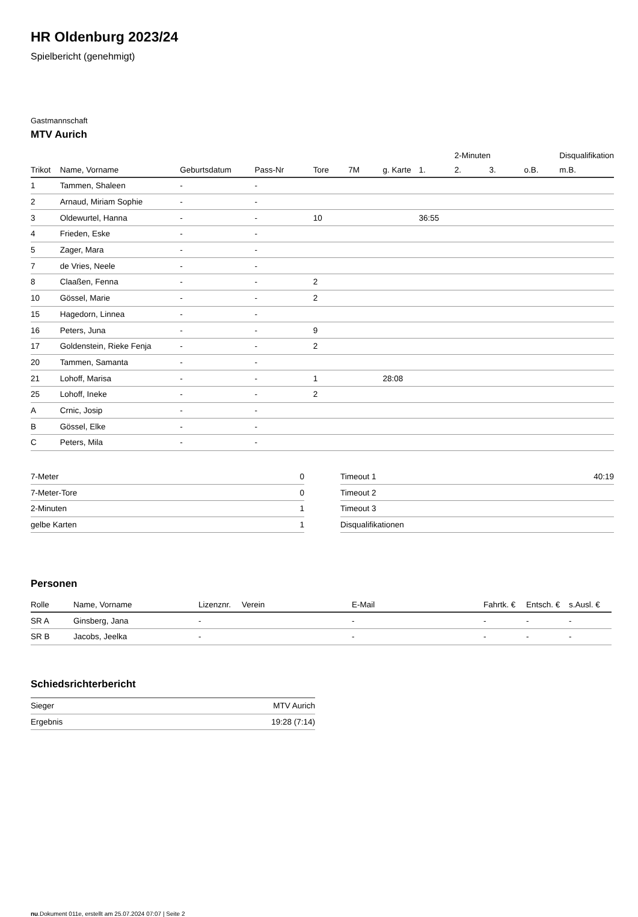HR Oldenburg 2023/24
Spielbericht (genehmigt)
Gastmannschaft
MTV Aurich
| | | | | | | | | 2-Minuten | | | Disqualifikation |
| --- | --- | --- | --- | --- | --- | --- | --- | --- | --- | --- | --- |
| Trikot | Name, Vorname | Geburtsdatum | Pass-Nr | Tore | 7M | g. Karte | 1. | 2. | 3. | o.B. | m.B. |
| 1 | Tammen, Shaleen | - | - | | | | | | | | |
| 2 | Arnaud, Miriam Sophie | - | - | | | | | | | | |
| 3 | Oldewurtel, Hanna | - | - | 10 | | | 36:55 | | | | |
| 4 | Frieden, Eske | - | - | | | | | | | | |
| 5 | Zager, Mara | - | - | | | | | | | | |
| 7 | de Vries, Neele | - | - | | | | | | | | |
| 8 | Claaßen, Fenna | - | - | 2 | | | | | | | |
| 10 | Gössel, Marie | - | - | 2 | | | | | | | |
| 15 | Hagedorn, Linnea | - | - | | | | | | | | |
| 16 | Peters, Juna | - | - | 9 | | | | | | | |
| 17 | Goldenstein, Rieke Fenja | - | - | 2 | | | | | | | |
| 20 | Tammen, Samanta | - | - | | | | | | | | |
| 21 | Lohoff, Marisa | - | - | 1 | | 28:08 | | | | | |
| 25 | Lohoff, Ineke | - | - | 2 | | | | | | | |
| A | Crnic, Josip | - | - | | | | | | | | |
| B | Gössel, Elke | - | - | | | | | | | | |
| C | Peters, Mila | - | - | | | | | | | | |
| 7-Meter | 0 |
| 7-Meter-Tore | 0 |
| 2-Minuten | 1 |
| gelbe Karten | 1 |
| Timeout 1 | 40:19 |
| Timeout 2 | |
| Timeout 3 | |
| Disqualifikationen | |
Personen
| Rolle | Name, Vorname | Lizenznr. | Verein | E-Mail | Fahrtk. € | Entsch. € | s.Ausl. € |
| --- | --- | --- | --- | --- | --- | --- | --- |
| SR A | Ginsberg, Jana | - | | - | - | - | - |
| SR B | Jacobs, Jeelka | - | | - | - | - | - |
Schiedsrichterbericht
| Sieger | MTV Aurich |
| Ergebnis | 19:28 (7:14) |
nu.Dokument 011e, erstellt am 25.07.2024 07:07 | Seite 2